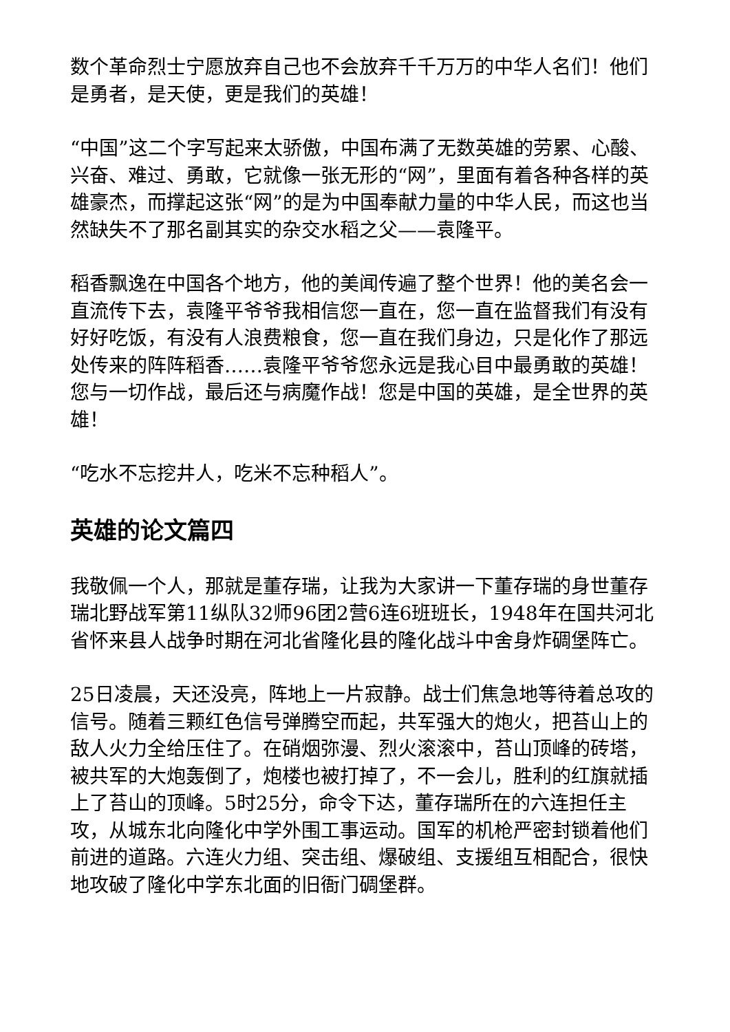数个革命烈士宁愿放弃自己也不会放弃千千万万的中华人名们！他们是勇者，是天使，更是我们的英雄！
“中国”这二个字写起来太骄傲，中国布满了无数英雄的劳累、心酸、兴奋、难过、勇敢，它就像一张无形的“网”，里面有着各种各样的英雄豪杰，而撑起这张“网”的是为中国奉献力量的中华人民，而这也当然缺失不了那名副其实的杂交水稻之父——袁隆平。
稻香飘逸在中国各个地方，他的美闻传遍了整个世界！他的美名会一直流传下去，袁隆平爷爷我相信您一直在，您一直在监督我们有没有好好吃饭，有没有人浪费粮食，您一直在我们身边，只是化作了那远处传来的阵阵稻香……袁隆平爷爷您永远是我心目中最勇敢的英雄！您与一切作战，最后还与病魔作战！您是中国的英雄，是全世界的英雄！
“吃水不忘挖井人，吃米不忘种稻人”。
英雄的论文篇四
我敬佩一个人，那就是董存瑞，让我为大家讲一下董存瑞的身世董存瑞北野战军第11纵队32师96团2营6连6班班长，1948年在国共河北省怀来县人战争时期在河北省隆化县的隆化战斗中舍身炸碉堡阵亡。
25日凌晨，天还没亮，阵地上一片寂静。战士们焦急地等待着总攻的信号。随着三颗红色信号弹腾空而起，共军强大的炮火，把苔山上的敌人火力全给压住了。在硝烟弥漫、烈火滚滚中，苔山顶峰的砖塔，被共军的大炮轰倒了，炮楼也被打掉了，不一会儿，胜利的红旗就插上了苔山的顶峰。5时25分，命令下达，董存瑞所在的六连担任主攻，从城东北向隆化中学外围工事运动。国军的机枪严密封锁着他们前进的道路。六连火力组、突击组、爆破组、支援组互相配合，很快地攻破了隆化中学东北面的旧衙门碉堡群。